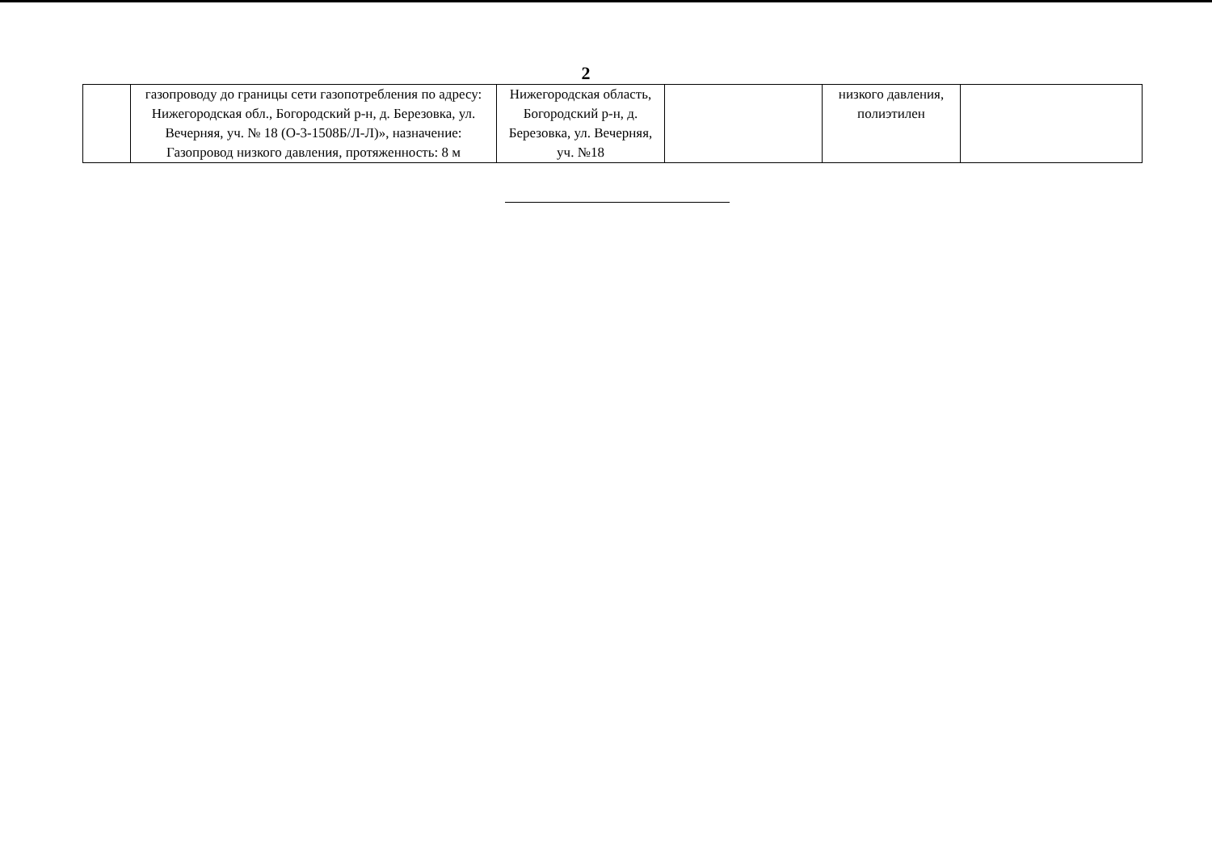2
| | газопроводу до границы сети газопотребления по адресу: Нижегородская обл., Богородский р-н, д. Березовка, ул. Вечерняя, уч. № 18 (О-3-1508Б/Л-Л)», назначение: Газопровод низкого давления, протяженность: 8 м | Нижегородская область, Богородский р-н, д. Березовка, ул. Вечерняя, уч. №18 | | низкого давления, полиэтилен | |